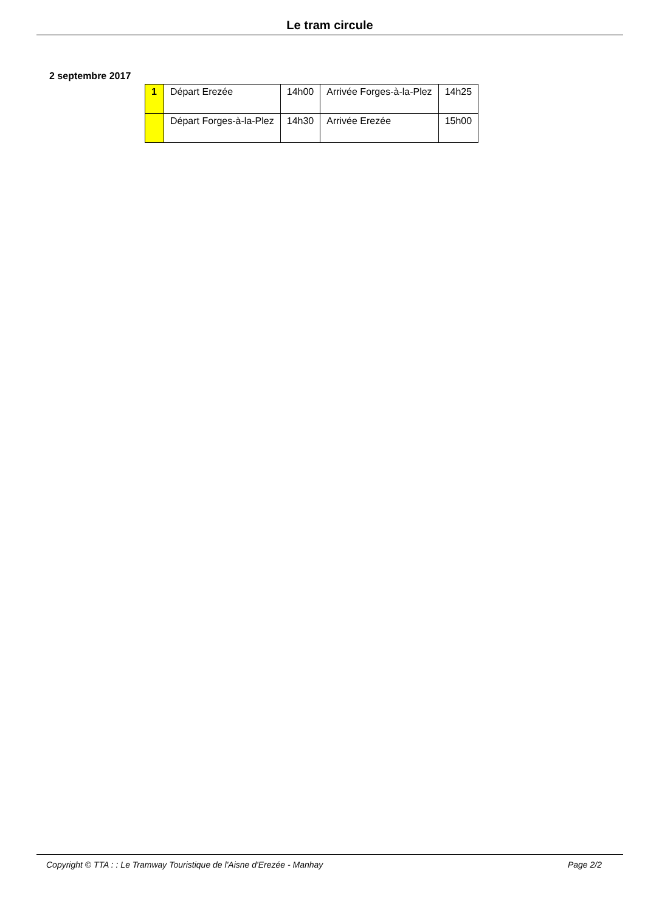Le tram circule
2 septembre 2017
| 1 | Départ Erezée | 14h00 | Arrivée Forges-à-la-Plez | 14h25 |
| | Départ Forges-à-la-Plez | 14h30 | Arrivée Erezée | 15h00 |
Copyright © TTA : : Le Tramway Touristique de l'Aisne d'Erezée - Manhay Page 2/2